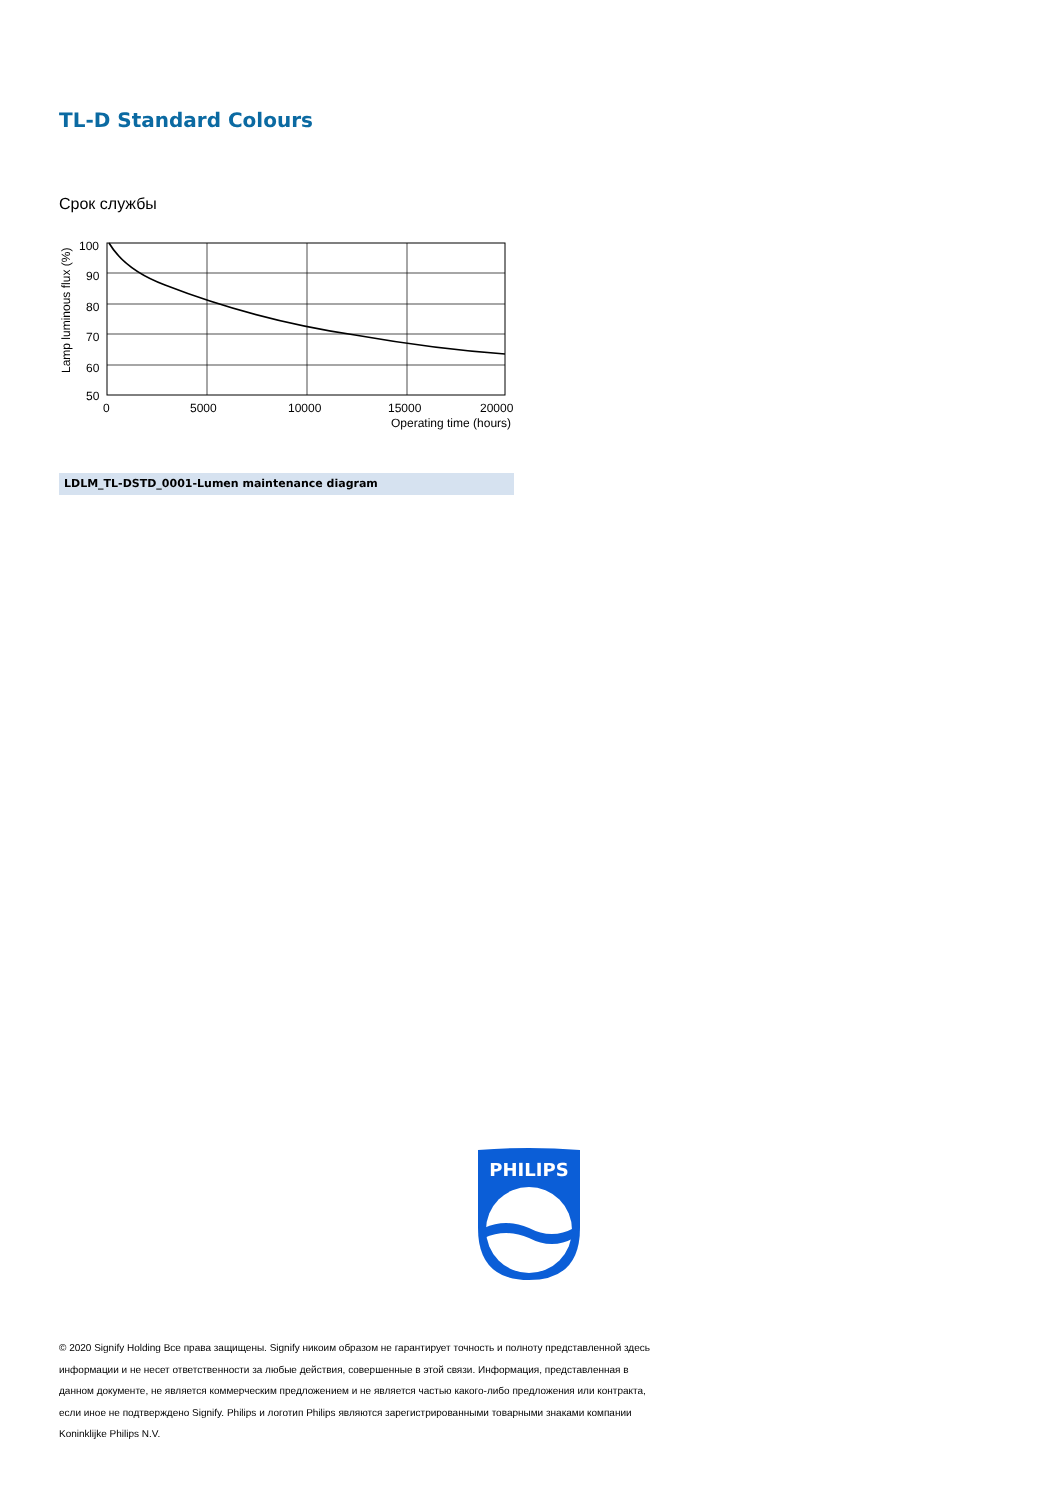TL-D Standard Colours
Срок службы
100
90
80
70
60
50
0
5000
10000
15000
20000
Operating time (hours)
Lamp luminous flux (%)
LDLM_TL-DSTD_0001-Lumen maintenance diagram
PHILIPS
© 2020 Signify Holding Все права защищены. Signify никоим образом не гарантирует точность и полноту представленной здесь информации и не несет ответственности за любые действия, совершенные в этой связи. Информация, представленная в данном документе, не является коммерческим предложением и не является частью какого-либо предложения или контракта, если иное не подтверждено Signify. Philips и логотип Philips являются зарегистрированными товарными знаками компании Koninklijke Philips N.V.